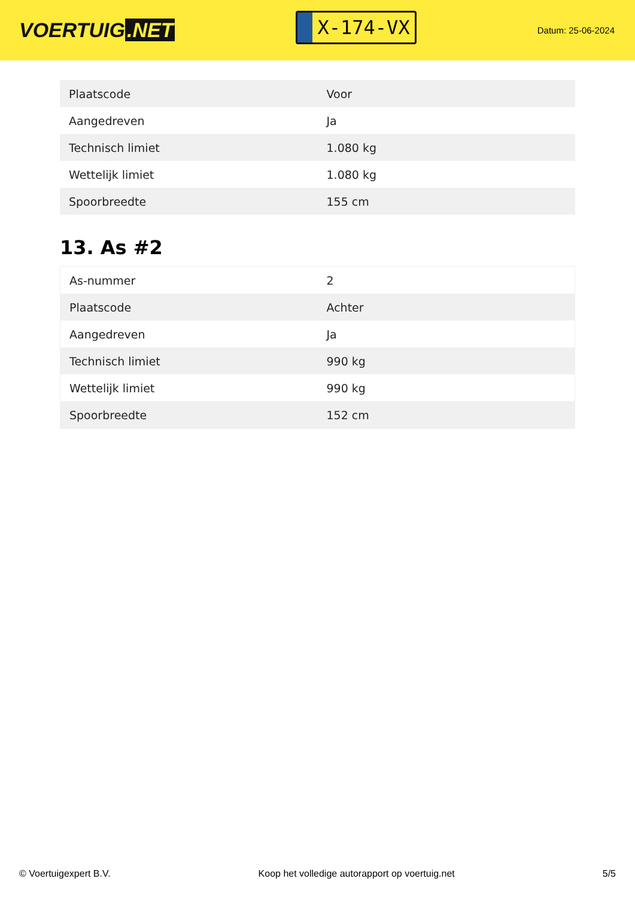VOERTUIG.NET
X-174-VX
Datum: 25-06-2024
| Plaatscode | Voor |
| Aangedreven | Ja |
| Technisch limiet | 1.080 kg |
| Wettelijk limiet | 1.080 kg |
| Spoorbreedte | 155 cm |
13. As #2
| As-nummer | 2 |
| Plaatscode | Achter |
| Aangedreven | Ja |
| Technisch limiet | 990 kg |
| Wettelijk limiet | 990 kg |
| Spoorbreedte | 152 cm |
© Voertuigexpert B.V. Koop het volledige autorapport op voertuig.net 5/5